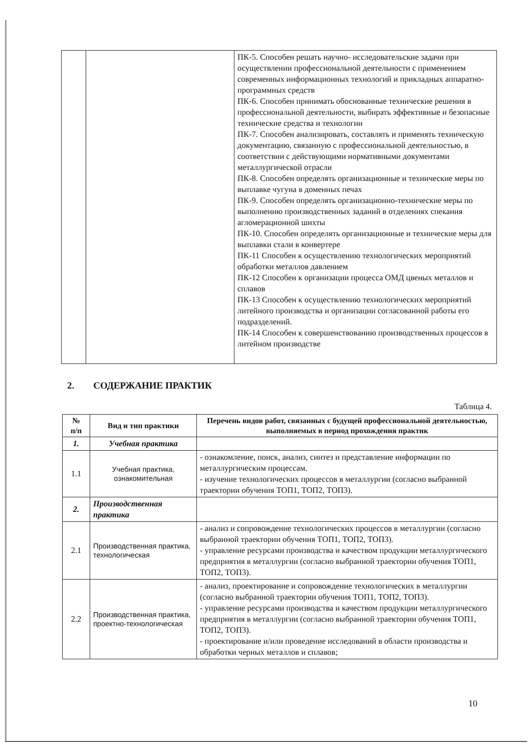| | | ПК-5. Способен решать научно- исследовательские задачи при осуществлении профессиональной деятельности с применением современных информационных технологий и прикладных аппаратно-программных средств ПК-6. Способен принимать обоснованные технические решения в профессиональной деятельности, выбирать эффективные и безопасные технические средства и технологии ПК-7. Способен анализировать, составлять и применять техническую документацию, связанную с профессиональной деятельностью, в соответствии с действующими нормативными документами металлургической отрасли ПК-8. Способен определять организационные и технические меры по выплавке чугуна в доменных печах ПК-9. Способен определять организационно-технические меры по выполнению производственных заданий в отделениях спекания агломерационной шихты ПК-10. Способен определять организационные и технические меры для выплавки стали в конвертере ПК-11 Способен к осуществлению технологических мероприятий обработки металлов давлением ПК-12 Способен к организации процесса ОМД цвеных металлов и сплавов ПК-13 Способен к осуществлению технологических мероприятий литейного производства и организации согласованной работы его подразделений. ПК-14 Способен к совершенствованию производственных процессов в литейном производстве |
2. СОДЕРЖАНИЕ ПРАКТИК
Таблица 4.
| № п/п | Вид и тип практики | Перечень видов работ, связанных с будущей профессиональной деятельностью, выполняемых в период прохождения практик |
| --- | --- | --- |
| 1. | Учебная практика | |
| 1.1 | Учебная практика, ознакомительная | - ознакомление, поиск, анализ, синтез и представление информации по металлургическим процессам. - изучение технологических процессов в металлургии (согласно выбранной траектории обучения ТОП1, ТОП2, ТОП3). |
| 2. | Производственная практика | |
| 2.1 | Производственная практика, технологическая | - анализ и сопровождение технологических процессов в металлургии (согласно выбранной траектории обучения ТОП1, ТОП2, ТОП3). - управление ресурсами производства и качеством продукции металлургического предприятия в металлургии (согласно выбранной траектории обучения ТОП1, ТОП2, ТОП3). |
| 2.2 | Производственная практика, проектно-технологическая | - анализ, проектирование и сопровождение технологических в металлургии (согласно выбранной траектории обучения ТОП1, ТОП2, ТОП3). - управление ресурсами производства и качеством продукции металлургического предприятия в металлургии (согласно выбранной траектории обучения ТОП1, ТОП2, ТОП3). - проектирование и/или проведение исследований в области производства и обработки черных металлов и сплавов; |
10